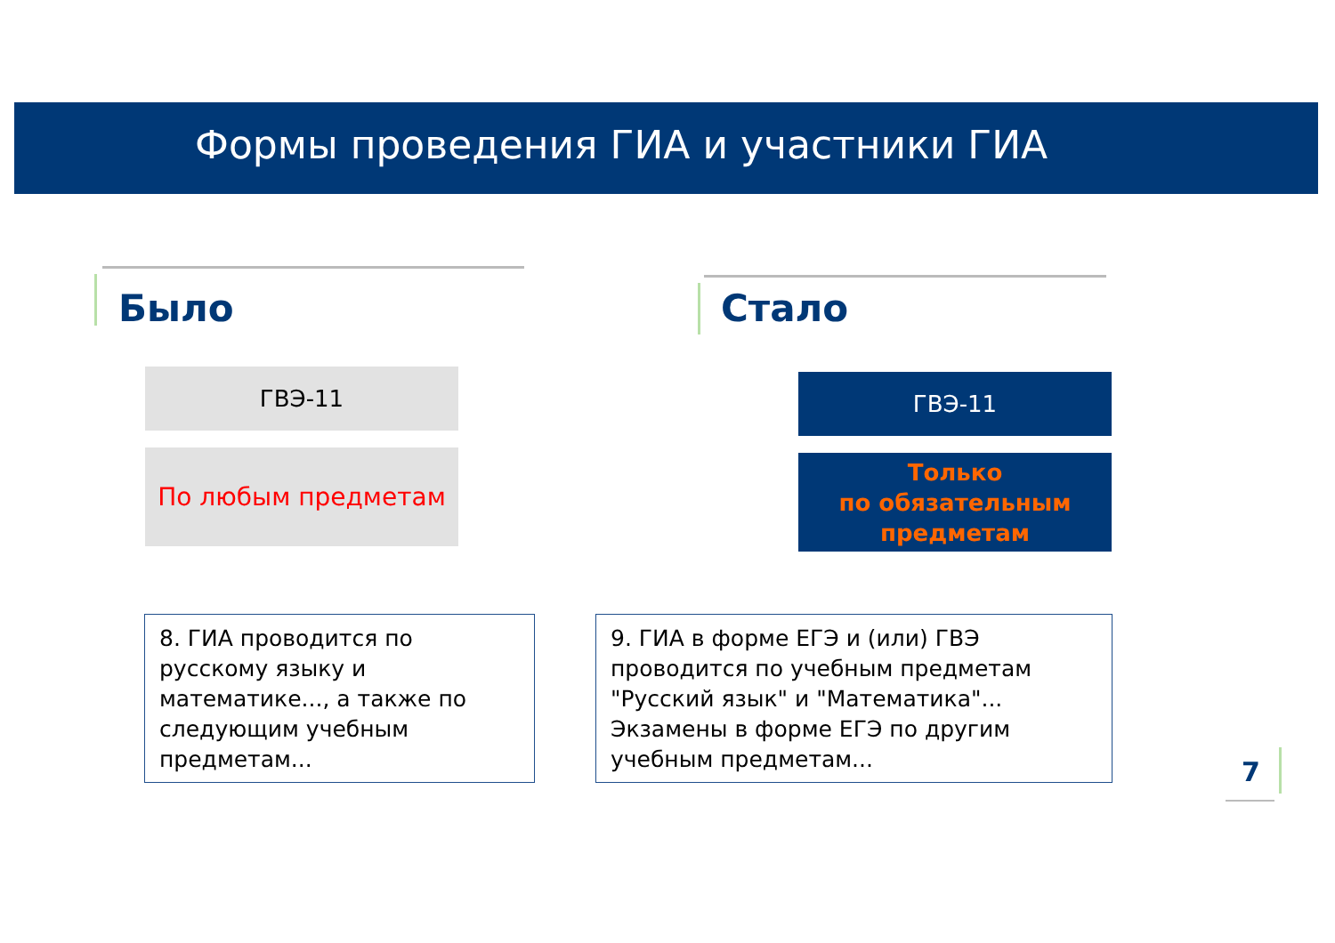Формы проведения ГИА и участники ГИА
Было Стало
ГВЭ-11
По любым предметам
ГВЭ-11
Только
по обязательным
предметам
8. ГИА проводится по русскому языку и математике..., а также по следующим учебным предметам...
9. ГИА в форме ЕГЭ и (или) ГВЭ проводится по учебным предметам "Русский язык" и "Математика"... Экзамены в форме ЕГЭ по другим учебным предметам...
7